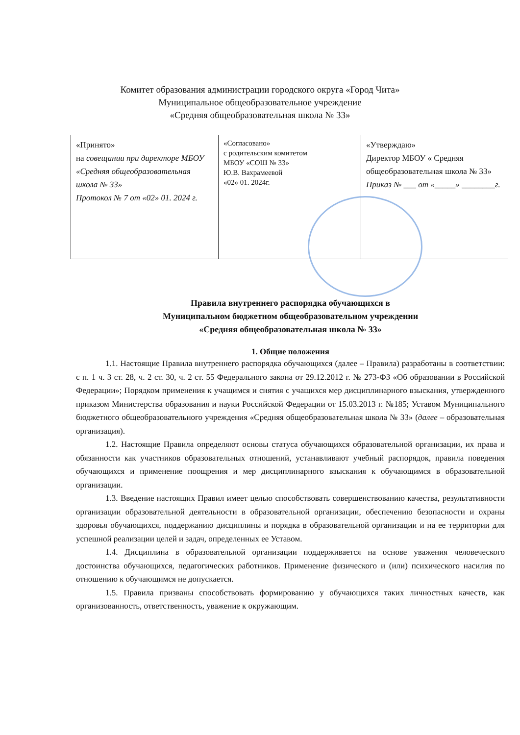Комитет образования администрации городского округа «Город Чита»
Муниципальное общеобразовательное учреждение
«Средняя общеобразовательная школа № 33»
| «Принято» на совещании при директоре МБОУ «Средняя общеобразовательная школа № 33» Протокол № 7 от «02» 01. 2024 г. | «Согласовано» с родительским комитетом МБОУ «СОШ № 33» Ю.В. Вахрамеевой «02» 01. 2024г. | «Утверждаю» Директор МБОУ « Средняя общеобразовательная школа № 33» Приказ № ___ от «_____» ________г. |
Правила внутреннего распорядка обучающихся в
Муниципальном бюджетном общеобразовательном учреждении
«Средняя общеобразовательная школа № 33»
1. Общие положения
1.1. Настоящие Правила внутреннего распорядка обучающихся (далее – Правила) разработаны в соответствии: с п. 1 ч. 3 ст. 28, ч. 2 ст. 30, ч. 2 ст. 55 Федерального закона от 29.12.2012 г. № 273-ФЗ «Об образовании в Российской Федерации»; Порядком применения к учащимся и снятия с учащихся мер дисциплинарного взыскания, утвержденного приказом Министерства образования и науки Российской Федерации от 15.03.2013 г. №185; Уставом Муниципального бюджетного общеобразовательного учреждения «Средняя общеобразовательная школа № 33» (далее – образовательная организация).
1.2. Настоящие Правила определяют основы статуса обучающихся образовательной организации, их права и обязанности как участников образовательных отношений, устанавливают учебный распорядок, правила поведения обучающихся и применение поощрения и мер дисциплинарного взыскания к обучающимся в образовательной организации.
1.3. Введение настоящих Правил имеет целью способствовать совершенствованию качества, результативности организации образовательной деятельности в образовательной организации, обеспечению безопасности и охраны здоровья обучающихся, поддержанию дисциплины и порядка в образовательной организации и на ее территории для успешной реализации целей и задач, определенных ее Уставом.
1.4. Дисциплина в образовательной организации поддерживается на основе уважения человеческого достоинства обучающихся, педагогических работников. Применение физического и (или) психического насилия по отношению к обучающимся не допускается.
1.5. Правила призваны способствовать формированию у обучающихся таких личностных качеств, как организованность, ответственность, уважение к окружающим.